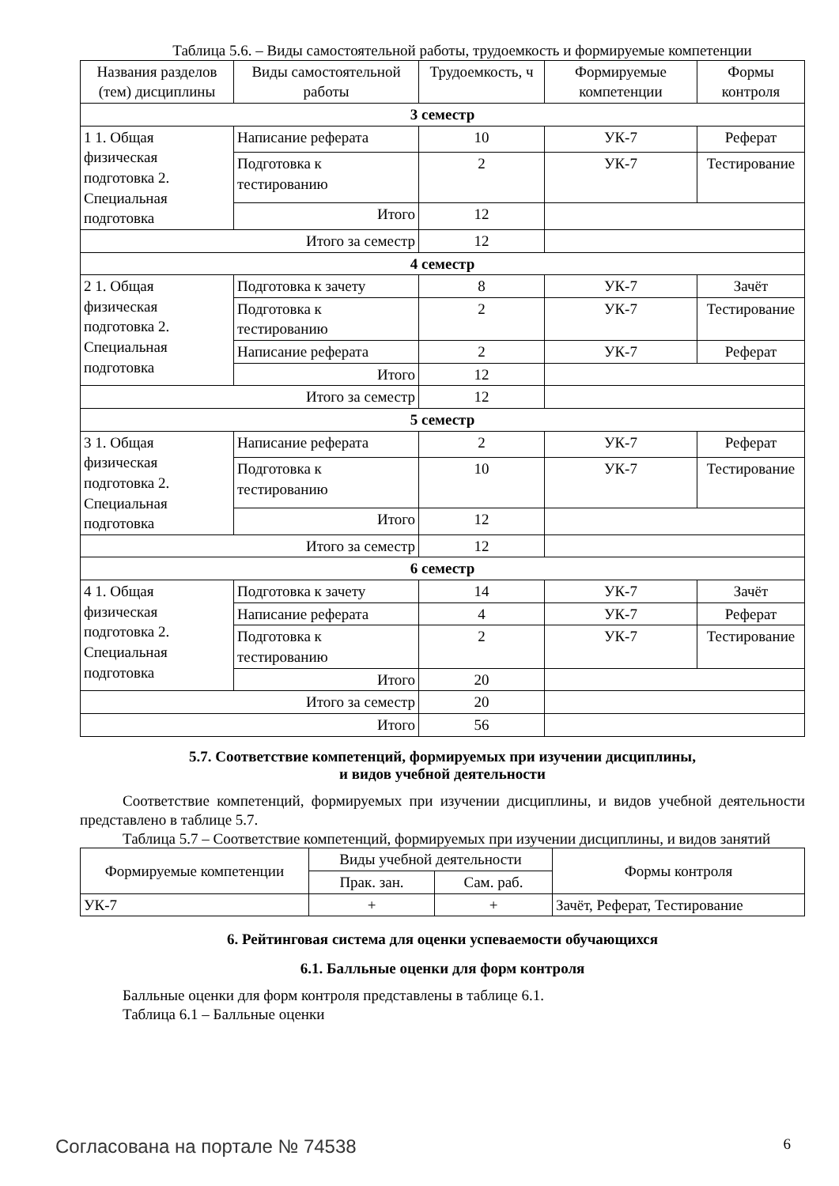Таблица 5.6. – Виды самостоятельной работы, трудоемкость и формируемые компетенции
| Названия разделов (тем) дисциплины | Виды самостоятельной работы | Трудоемкость, ч | Формируемые компетенции | Формы контроля |
| --- | --- | --- | --- | --- |
| 3 семестр | | | | |
| 1 1. Общая физическая подготовка 2. Специальная подготовка | Написание реферата | 10 | УК-7 | Реферат |
| | Подготовка к тестированию | 2 | УК-7 | Тестирование |
| | Итого | 12 | | |
| Итого за семестр | | 12 | | |
| 4 семестр | | | | |
| 2 1. Общая физическая подготовка 2. Специальная подготовка | Подготовка к зачету | 8 | УК-7 | Зачёт |
| | Подготовка к тестированию | 2 | УК-7 | Тестирование |
| | Написание реферата | 2 | УК-7 | Реферат |
| | Итого | 12 | | |
| Итого за семестр | | 12 | | |
| 5 семестр | | | | |
| 3 1. Общая физическая подготовка 2. Специальная подготовка | Написание реферата | 2 | УК-7 | Реферат |
| | Подготовка к тестированию | 10 | УК-7 | Тестирование |
| | Итого | 12 | | |
| Итого за семестр | | 12 | | |
| 6 семестр | | | | |
| 4 1. Общая физическая подготовка 2. Специальная подготовка | Подготовка к зачету | 14 | УК-7 | Зачёт |
| | Написание реферата | 4 | УК-7 | Реферат |
| | Подготовка к тестированию | 2 | УК-7 | Тестирование |
| | Итого | 20 | | |
| Итого за семестр | | 20 | | |
| Итого | | 56 | | |
5.7. Соответствие компетенций, формируемых при изучении дисциплины,
и видов учебной деятельности
Соответствие компетенций, формируемых при изучении дисциплины, и видов учебной деятельности представлено в таблице 5.7.
Таблица 5.7 – Соответствие компетенций, формируемых при изучении дисциплины, и видов занятий
| Формируемые компетенции | Виды учебной деятельности | | Формы контроля |
| --- | --- | --- | --- |
| | Прак. зан. | Сам. раб. | |
| УК-7 | + | + | Зачёт, Реферат, Тестирование |
6. Рейтинговая система для оценки успеваемости обучающихся
6.1. Балльные оценки для форм контроля
Балльные оценки для форм контроля представлены в таблице 6.1.
Таблица 6.1 – Балльные оценки
Согласована на портале № 74538 6